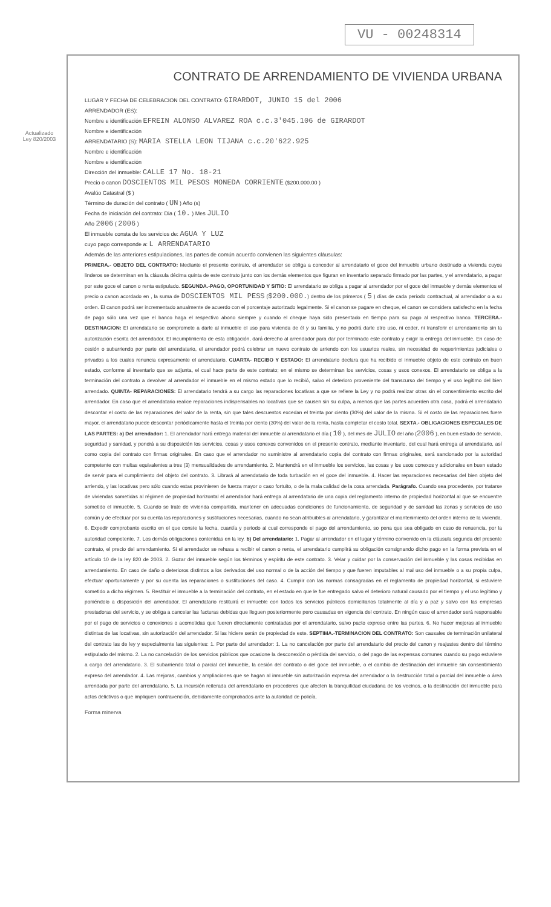Actualizado
Ley 820/2003
VU - 00248314
CONTRATO DE ARRENDAMIENTO DE VIVIENDA URBANA
LUGAR Y FECHA DE CELEBRACION DEL CONTRATO: GIRARDOT, JUNIO 15 del 2006
ARRENDADOR (ES):
Nombre e identificación EFREIN ALONSO ALVAREZ ROA c.c.3'045.106 de GIRARDOT
Nombre e identificación
ARRENDATARIO (S): MARIA STELLA LEON TIJANA c.c.20'622.925
Nombre e identificación
Nombre e identificación
Dirección del inmueble: CALLE 17 No. 18-21
Precio o canon DOSCIENTOS MIL PESOS MONEDA CORRIENTE ($200.000.00 )
Avalúo Catastral ($ )
Término de duración del contrato ( UN ) Año (s)
Fecha de iniciación del contrato: Dia ( 10. ) Mes JULIO
Año 2006 ( 2006 )
El inmueble consta de los servicios de: AGUA Y LUZ
cuyo pago corresponde a: L ARRENDATARIO
Además de las anteriores estipulaciones, las partes de común acuerdo convienen las siguientes cláusulas:
PRIMERA.- OBJETO DEL CONTRATO: Mediante el presente contrato, el arrendador se obliga a conceder al arrendatario el goce del inmueble urbano destinado a vivienda cuyos linderos se determinan en la cláusula décima quinta de este contrato junto con los demás elementos que figuran en inventario separado firmado por las partes, y el arrendatario, a pagar por este goce el canon o renta estipulado. SEGUNDA.-PAGO, OPORTUNIDAD Y SITIO: El arrendatario se obliga a pagar al arrendador por el goce del inmueble y demás elementos el precio o canon acordado en , la suma de DOSCIENTOS MIL PESS ($200.000.) dentro de los primeros ( 5 ) días de cada periodo contractual, al arrendador o a su orden. El canon podrá ser incrementado anualmente de acuerdo con el porcentaje autorizado legalmente. Si el canon se pagare en cheque, el canon se considera satisfecho en la fecha de pago sólo una vez que el banco haga el respectivo abono siempre y cuando el cheque haya sido presentado en tiempo para su pago al respectivo banco. TERCERA.- DESTINACION: El arrendatario se compromete a darle al inmueble el uso para vivienda de él y su familia, y no podrá darle otro uso, ni ceder, ni transferir el arrendamiento sin la autorización escrita del arrendador. El incumplimiento de esta obligación, dará derecho al arrendador para dar por terminado este contrato y exigir la entrega del inmueble. En caso de cesión o subarriendo por parte del arrendatario, el arrendador podrá celebrar un nuevo contrato de arriendo con los usuarios reales, sin necesidad de requerimientos judiciales o privados a los cuales renuncia expresamente el arrendatario. CUARTA- RECIBO Y ESTADO: El arrendatario declara que ha recibido el inmueble objeto de este contrato en buen estado, conforme al inventario que se adjunta, el cual hace parte de este contrato; en el mismo se determinan los servicios, cosas y usos conexos. El arrendatario se obliga a la terminación del contrato a devolver al arrendador el inmueble en el mismo estado que lo recibió, salvo el deterioro proveniente del transcurso del tiempo y el uso legítimo del bien arrendado. QUINTA- REPARACIONES: El arrendatario tendrá a su cargo las reparaciones locativas a que se refiere la Ley y no podrá realizar otras sin el consentimiento escrito del arrendador. En caso que el arrendatario realice reparaciones indispensables no locativas que se causen sin su culpa, a menos que las partes acuerden otra cosa, podrá el arrendatario descontar el costo de las reparaciones del valor de la renta, sin que tales descuentos excedan el treinta por ciento (30%) del valor de la misma. Si el costo de las reparaciones fuere mayor, el arrendatario puede descontar periódicamente hasta el treinta por ciento (30%) del valor de la renta, hasta completar el costo total. SEXTA.- OBLIGACIONES ESPECIALES DE LAS PARTES: a) Del arrendador: 1. El arrendador hará entrega material del inmueble al arrendatario el día ( 10 ), del mes de JULIO del año (2006 ), en buen estado de servicio, seguridad y sanidad, y pondrá a su disposición los servicios, cosas y usos conexos convenidos en el presente contrato, mediante inventario, del cual hará entrega al arrendatario, así como copia del contrato con firmas originales. En caso que el arrendador no suministre al arrendatario copia del contrato con firmas originales, será sancionado por la autoridad competente con multas equivalentes a tres (3) mensualidades de arrendamiento. 2. Mantendrá en el inmueble los servicios, las cosas y los usos conexos y adicionales en buen estado de servir para el cumplimiento del objeto del contrato. 3. Librará al arrendatario de toda turbación en el goce del inmueble. 4. Hacer las reparaciones necesarias del bien objeto del arriendo, y las locativas pero sólo cuando estas provinieren de fuerza mayor o caso fortuito, o de la mala calidad de la cosa arrendada. Parágrafo. Cuando sea procedente, por tratarse de viviendas sometidas al régimen de propiedad horizontal el arrendador hará entrega al arrendatario de una copia del reglamento interno de propiedad horizontal al que se encuentre sometido el inmueble. 5. Cuando se trate de vivienda compartida, mantener en adecuadas condiciones de funcionamiento, de seguridad y de sanidad las zonas y servicios de uso común y de efectuar por su cuenta las reparaciones y sustituciones necesarias, cuando no sean atribuibles al arrendatario, y garantizar el mantenimiento del orden interno de la vivienda. 6. Expedir comprobante escrito en el que conste la fecha, cuantía y periodo al cual corresponde el pago del arrendamiento, so pena que sea obligado en caso de renuencia, por la autoridad competente. 7. Los demás obligaciones contenidas en la ley. b) Del arrendatario: 1. Pagar al arrendador en el lugar y término convenido en la cláusula segunda del presente contrato, el precio del arrendamiento. Si el arrendador se rehusa a recibir el canon o renta, el arrendatario cumplirá su obligación consignando dicho pago en la forma prevista en el artículo 10 de la ley 820 de 2003. 2. Gozar del inmueble según los términos y espíritu de este contrato. 3. Velar y cuidar por la conservación del inmueble y las cosas recibidas en arrendamiento. En caso de daño o deterioros distintos a los derivados del uso normal o de la acción del tiempo y que fueren imputables al mal uso del inmueble o a su propia culpa, efectuar oportunamente y por su cuenta las reparaciones o sustituciones del caso. 4. Cumplir con las normas consagradas en el reglamento de propiedad horizontal, si estuviere sometido a dicho régimen. 5. Restituir el inmueble a la terminación del contrato, en el estado en que le fue entregado salvo el deterioro natural causado por el tiempo y el uso legítimo y poniéndolo a disposición del arrendador. El arrendatario restituirá el inmueble con todos los servicios públicos domiciliarios totalmente al día y a paz y salvo con las empresas prestadoras del servicio, y se obliga a cancelar las facturas debidas que lleguen posteriormente pero causadas en vigencia del contrato. En ningún caso el arrendador será responsable por el pago de servicios o conexiones o acometidas que fueren directamente contratadas por el arrendatario, salvo pacto expreso entre las partes. 6. No hacer mejoras al inmueble distintas de las locativas, sin autorización del arrendador. Si las hiciere serán de propiedad de este. SEPTIMA.-TERMINACION DEL CONTRATO: Son causales de terminación unilateral del contrato las de ley y especialmente las siguientes: 1. Por parte del arrendador: 1. La no cancelación por parte del arrendatario del precio del canon y reajustes dentro del término estipulado del mismo. 2. La no cancelación de los servicios públicos que ocasione la desconexión o pérdida del servicio, o del pago de las expensas comunes cuando su pago estuviere a cargo del arrendatario. 3. El subarriendo total o parcial del inmueble, la cesión del contrato o del goce del inmueble, o el cambio de destinación del inmueble sin consentimiento expreso del arrendador. 4. Las mejoras, cambios y ampliaciones que se hagan al inmueble sin autorización expresa del arrendador o la destrucción total o parcial del inmueble o área arrendada por parte del arrendatario. 5. La incursión reiterada del arrendatario en procederes que afecten la tranquilidad ciudadana de los vecinos, o la destinación del inmueble para actos delictivos o que impliquen contravención, debidamente comprobados ante la autoridad de policía.
Forma minerva